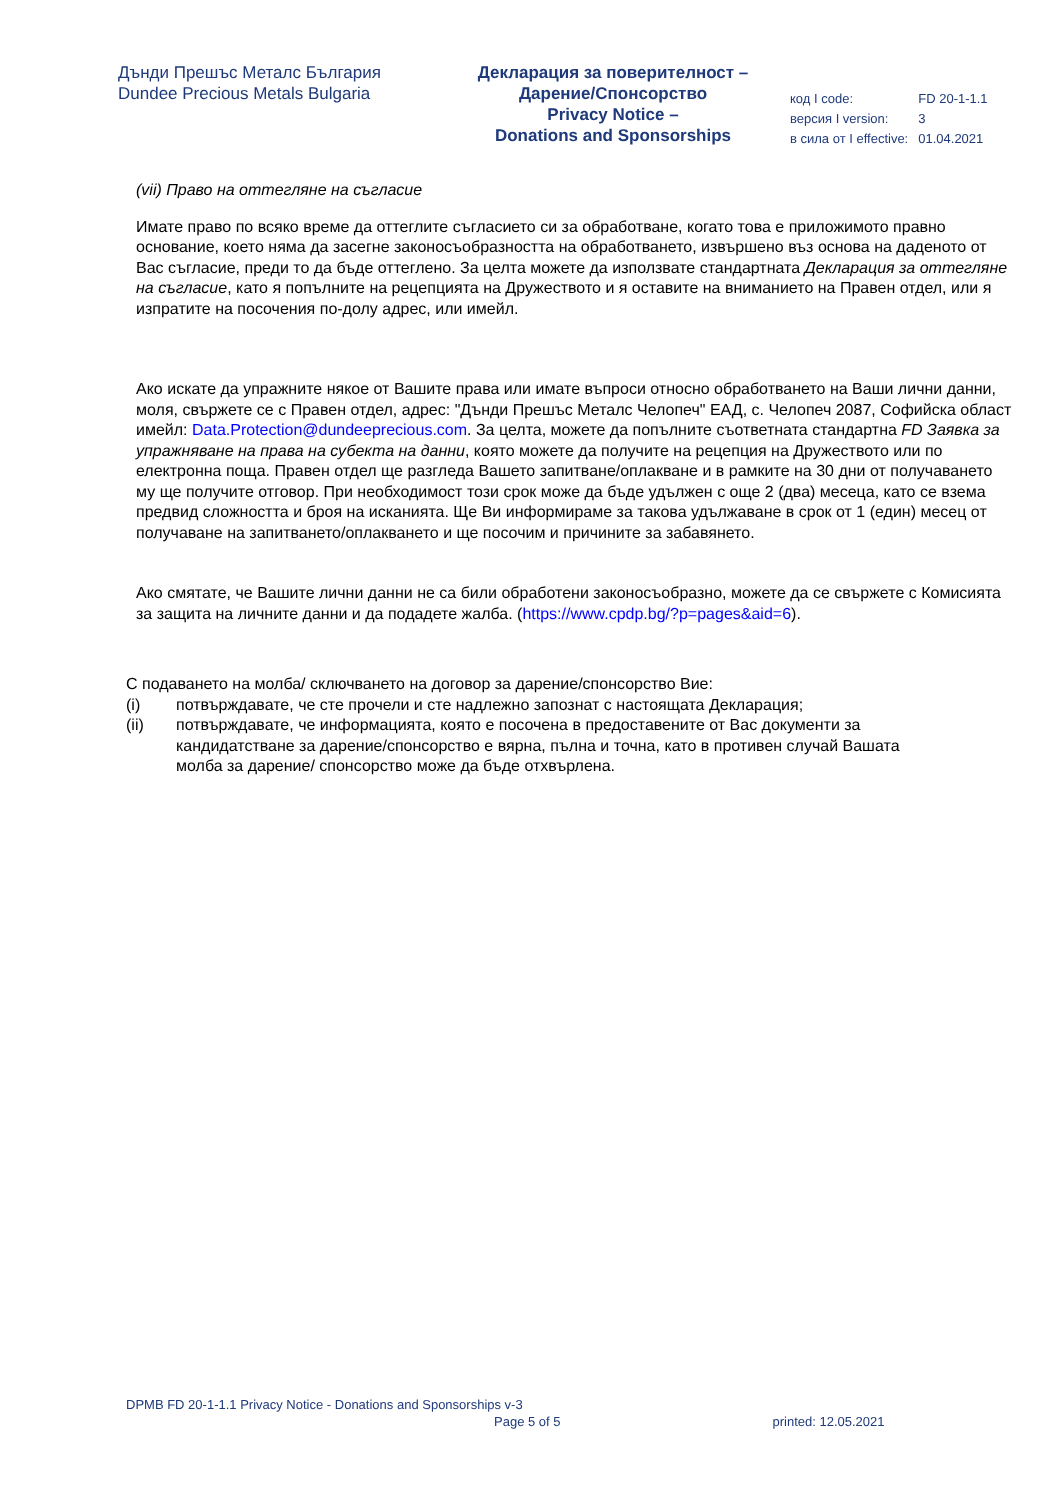Дънди Прешъс Металс България
Dundee Precious Metals Bulgaria
Декларация за поверителност –
Дарение/Спонсорство
Privacy Notice –
Donations and Sponsorships
| код I code: | FD 20-1-1.1 |
| версия I version: | 3 |
| в сила от I effective: | 01.04.2021 |
(vii) Право на оттегляне на съгласие
Имате право по всяко време да оттеглите съгласието си за обработване, когато това е приложимото правно основание, което няма да засегне законосъобразността на обработването, извършено въз основа на даденото от Вас съгласие, преди то да бъде оттеглено. За целта можете да използвате стандартната Декларация за оттегляне на съгласие, като я попълните на рецепцията на Дружеството и я оставите на вниманието на Правен отдел, или я изпратите на посочения по-долу адрес, или имейл.
Ако искате да упражните някое от Вашите права или имате въпроси относно обработването на Ваши лични данни, моля, свържете се с Правен отдел, адрес: "Дънди Прешъс Металс Челопеч" ЕАД, с. Челопеч 2087, Софийска област имейл: Data.Protection@dundeeprecious.com. За целта, можете да попълните съответната стандартна FD Заявка за упражняване на права на субекта на данни, която можете да получите на рецепция на Дружеството или по електронна поща. Правен отдел ще разгледа Вашето запитване/оплакване и в рамките на 30 дни от получаването му ще получите отговор. При необходимост този срок може да бъде удължен с още 2 (два) месеца, като се взема предвид сложността и броя на исканията. Ще Ви информираме за такова удължаване в срок от 1 (един) месец от получаване на запитването/оплакването и ще посочим и причините за забавянето.
Ако смятате, че Вашите лични данни не са били обработени законосъобразно, можете да се свържете с Комисията за защита на личните данни и да подадете жалба. (https://www.cpdp.bg/?p=pages&aid=6).
С подаването на молба/ сключването на договор за дарение/спонсорство Вие:
(i) потвърждавате, че сте прочели и сте надлежно запознат с настоящата Декларация;
(ii) потвърждавате, че информацията, която е посочена в предоставените от Вас документи за кандидатстване за дарение/спонсорство е вярна, пълна и точна, като в противен случай Вашата молба за дарение/ спонсорство може да бъде отхвърлена.
DPMB FD 20-1-1.1 Privacy Notice - Donations and Sponsorships v-3
Page 5 of 5 printed: 12.05.2021